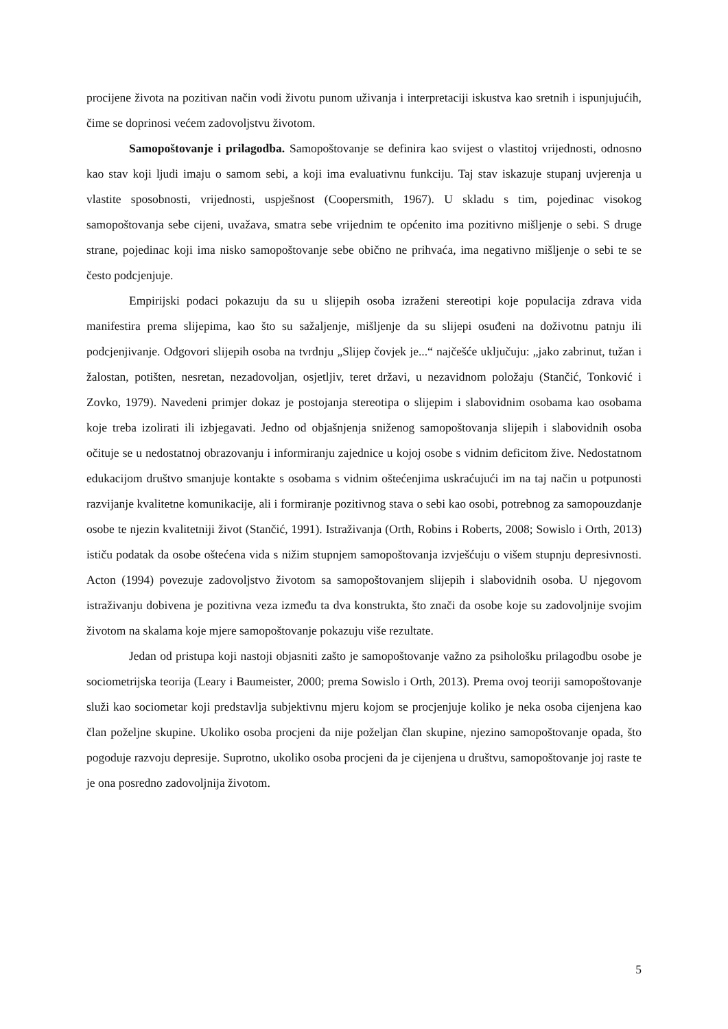procijene života na pozitivan način vodi životu punom uživanja i interpretaciji iskustva kao sretnih i ispunjujućih, čime se doprinosi većem zadovoljstvu životom.
Samopoštovanje i prilagodba. Samopoštovanje se definira kao svijest o vlastitoj vrijednosti, odnosno kao stav koji ljudi imaju o samom sebi, a koji ima evaluativnu funkciju. Taj stav iskazuje stupanj uvjerenja u vlastite sposobnosti, vrijednosti, uspješnost (Coopersmith, 1967). U skladu s tim, pojedinac visokog samopoštovanja sebe cijeni, uvažava, smatra sebe vrijednim te općenito ima pozitivno mišljenje o sebi. S druge strane, pojedinac koji ima nisko samopoštovanje sebe obično ne prihvaća, ima negativno mišljenje o sebi te se često podcjenjuje.
Empirijski podaci pokazuju da su u slijepih osoba izraženi stereotipi koje populacija zdrava vida manifestira prema slijepima, kao što su sažaljenje, mišljenje da su slijepi osuđeni na doživotnu patnju ili podcjenjivanje. Odgovori slijepih osoba na tvrdnju „Slijep čovjek je...“ najčešće uključuju: „jako zabrinut, tužan i žalostan, potišten, nesretan, nezadovoljan, osjetljiv, teret državi, u nezavidnom položaju (Stančić, Tonković i Zovko, 1979). Navedeni primjer dokaz je postojanja stereotipa o slijepim i slabovidnim osobama kao osobama koje treba izolirati ili izbjegavati. Jedno od objašnjenja sniženog samopoštovanja slijepih i slabovidnih osoba očituje se u nedostatnoj obrazovanju i informiranju zajednice u kojoj osobe s vidnim deficitom žive. Nedostatnom edukacijom društvo smanjuje kontakte s osobama s vidnim oštećenjima uskraćujući im na taj način u potpunosti razvijanje kvalitetne komunikacije, ali i formiranje pozitivnog stava o sebi kao osobi, potrebnog za samopouzdanje osobe te njezin kvalitetniji život (Stančić, 1991). Istraživanja (Orth, Robins i Roberts, 2008; Sowislo i Orth, 2013) ističu podatak da osobe oštećena vida s nižim stupnjem samopoštovanja izvješćuju o višem stupnju depresivnosti. Acton (1994) povezuje zadovoljstvo životom sa samopoštovanjem slijepih i slabovidnih osoba. U njegovom istraživanju dobivena je pozitivna veza između ta dva konstrukta, što znači da osobe koje su zadovoljnije svojim životom na skalama koje mjere samopoštovanje pokazuju više rezultate.
Jedan od pristupa koji nastoji objasniti zašto je samopoštovanje važno za psihološku prilagodbu osobe je sociometrijska teorija (Leary i Baumeister, 2000; prema Sowislo i Orth, 2013). Prema ovoj teoriji samopoštovanje služi kao sociometar koji predstavlja subjektivnu mjeru kojom se procjenjuje koliko je neka osoba cijenjena kao član poželjne skupine. Ukoliko osoba procjeni da nije poželjan član skupine, njezino samopoštovanje opada, što pogoduje razvoju depresije. Suprotno, ukoliko osoba procjeni da je cijenjena u društvu, samopoštovanje joj raste te je ona posredno zadovoljnija životom.
5